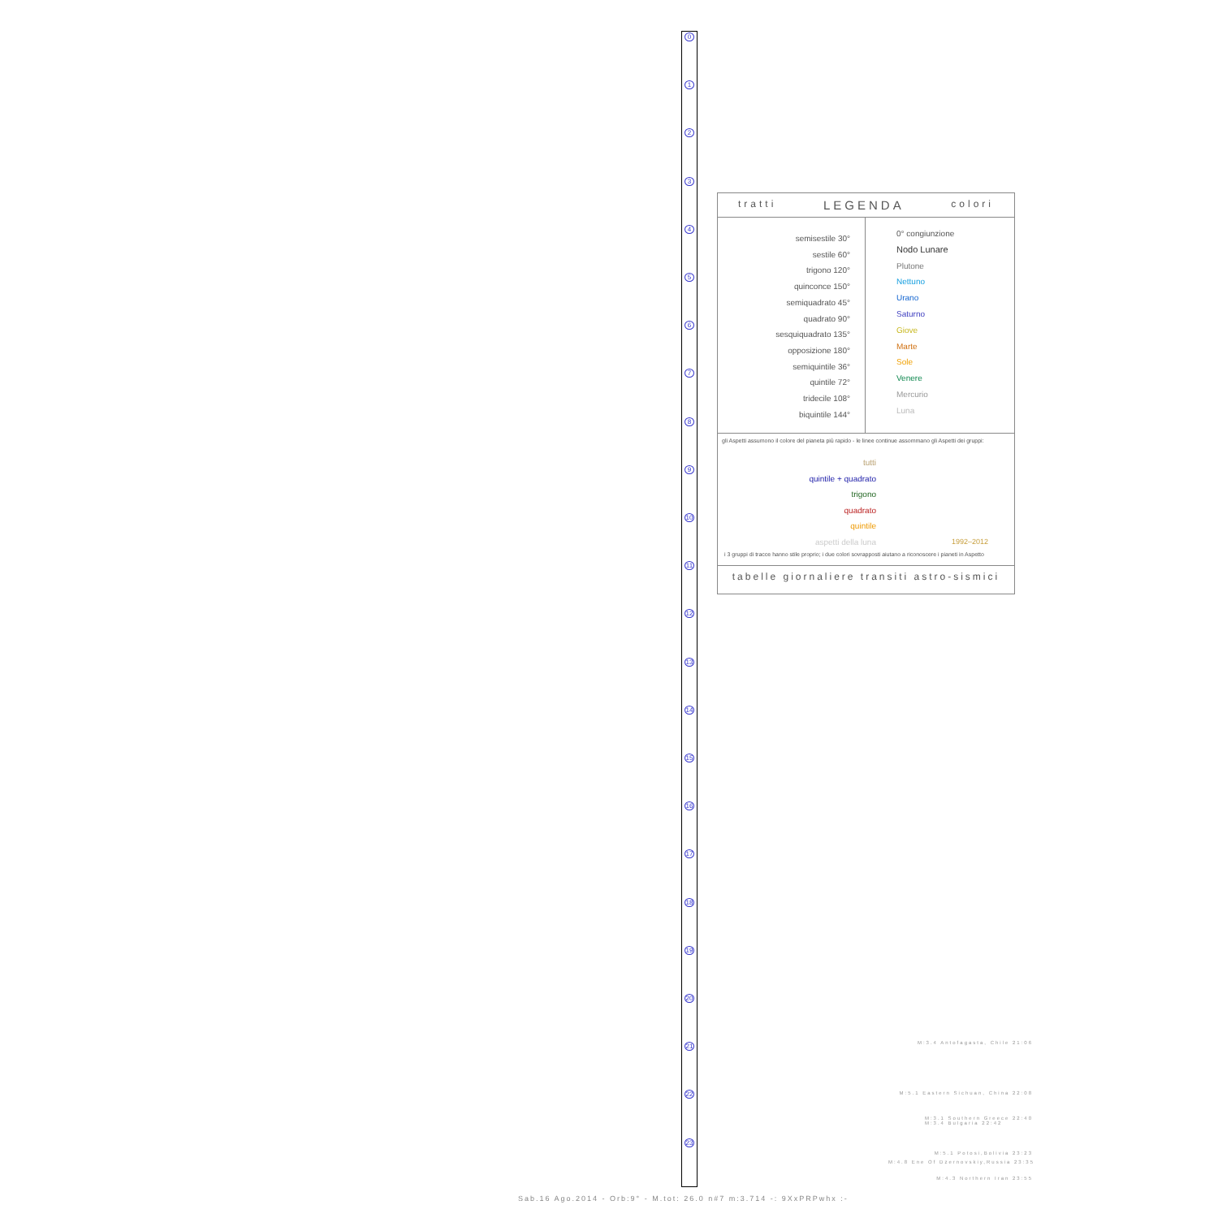0
1
2
3
4
5
6
7
8
9
10
11
12
13
14
15
16
17
18
19
20
21
22
23
tratti LEGENDA colori
semisestile 30°
sestile 60°
trigono 120°
quinconce 150°
semiquadrato 45°
quadrato 90°
sesquiquadrato 135°
opposizione 180°
semiquintile 36°
quintile 72°
tridecile 108°
biquintile 144°
0° congiunzione
Nodo Lunare
Plutone
Nettuno
Urano
Saturno
Giove
Marte
Sole
Venere
Mercurio
Luna
gli Aspetti assumono il colore del pianeta più rapido - le linee continue assommano gli Aspetti dei gruppi:
tutti
quintile + quadrato
trigono
quadrato
quintile
aspetti della luna
1992–2012
i 3 gruppi di tracce hanno stile proprio; i due colori sovrapposti aiutano a riconoscere i pianeti in Aspetto
tabelle giornaliere transiti astro-sismici
M:3.4 Antofagasta, Chile 21:06
M:5.1 Eastern Sichuan, China 22:08
M:3.1 Southern Greece 22:40
M:3.4 Bulgaria 22:42
M:5.1 Potosi,Bolivia 23:23
M:4.8 Ene Of Dzernovskiy,Russia 23:35
M:4.3 Northern Iran 23:55
Sab.16 Ago.2014 - Orb:9° - M.tot: 26.0 n#7 m:3.714 -: 9XxPRPwhx :-